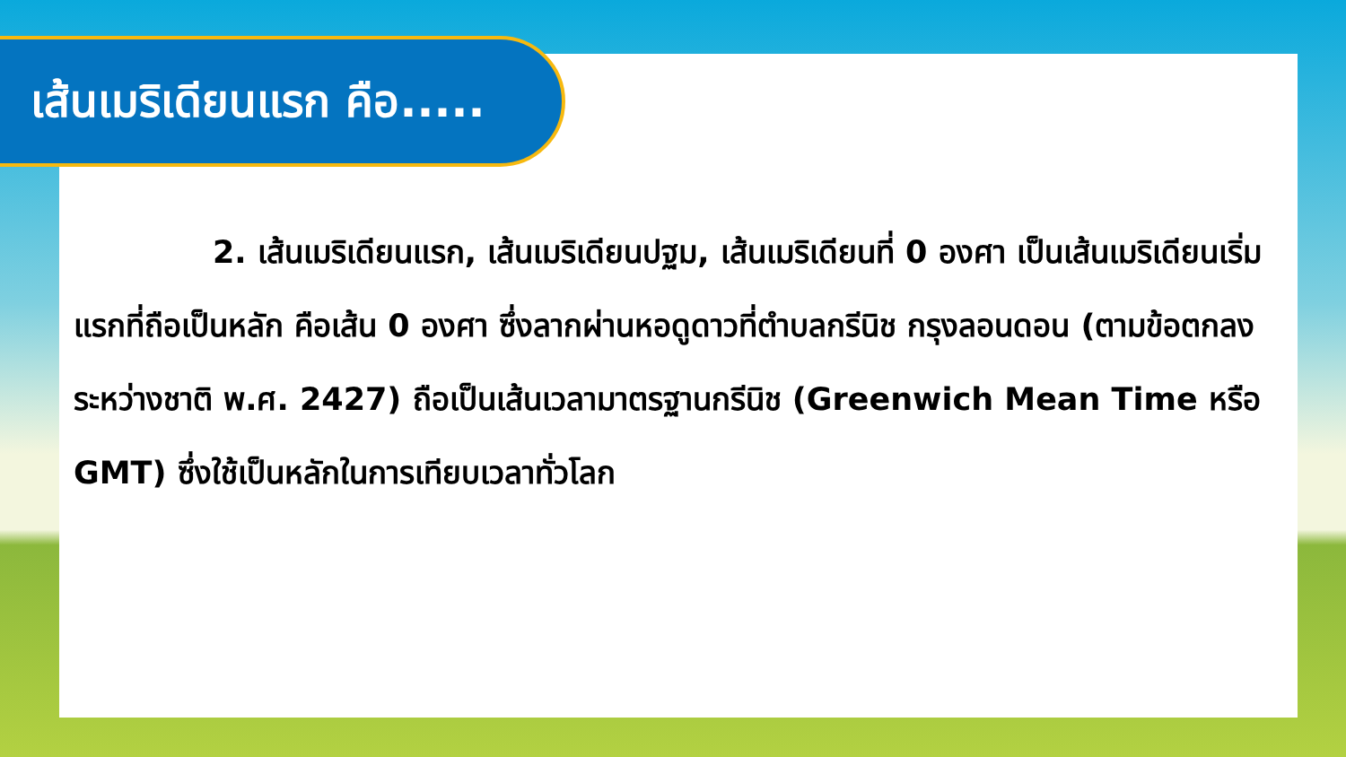เส้นเมริเดียนแรก คือ.....
2. เส้นเมริเดียนแรก, เส้นเมริเดียนปฐม, เส้นเมริเดียนที่ 0 องศา เป็นเส้นเมริเดียนเริ่มแรกที่ถือเป็นหลัก คือเส้น 0 องศา ซึ่งลากผ่านหอดูดาวที่ตำบลกรีนิช กรุงลอนดอน (ตามข้อตกลงระหว่างชาติ พ.ศ. 2427) ถือเป็นเส้นเวลามาตรฐานกรีนิช (Greenwich Mean Time หรือ GMT) ซึ่งใช้เป็นหลักในการเทียบเวลาทั่วโลก